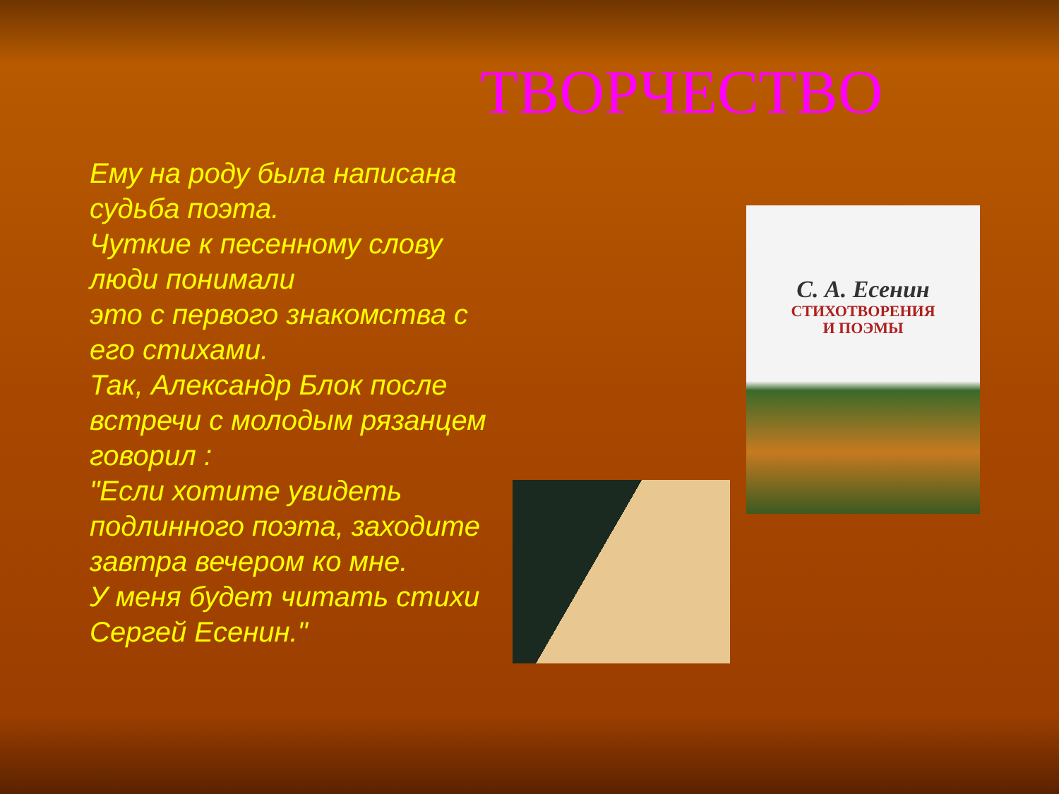ТВОРЧЕСТВО
Ему на роду была написана судьба поэта.
Чуткие к песенному слову люди понимали
это с первого знакомства с его стихами.
Так, Александр Блок после встречи с молодым рязанцем говорил :
"Если хотите увидеть подлинного поэта, заходите завтра вечером ко мне.
У меня будет читать стихи Сергей Есенин."
С. А. Есенин
СТИХОТВОРЕНИЯ
И ПОЭМЫ